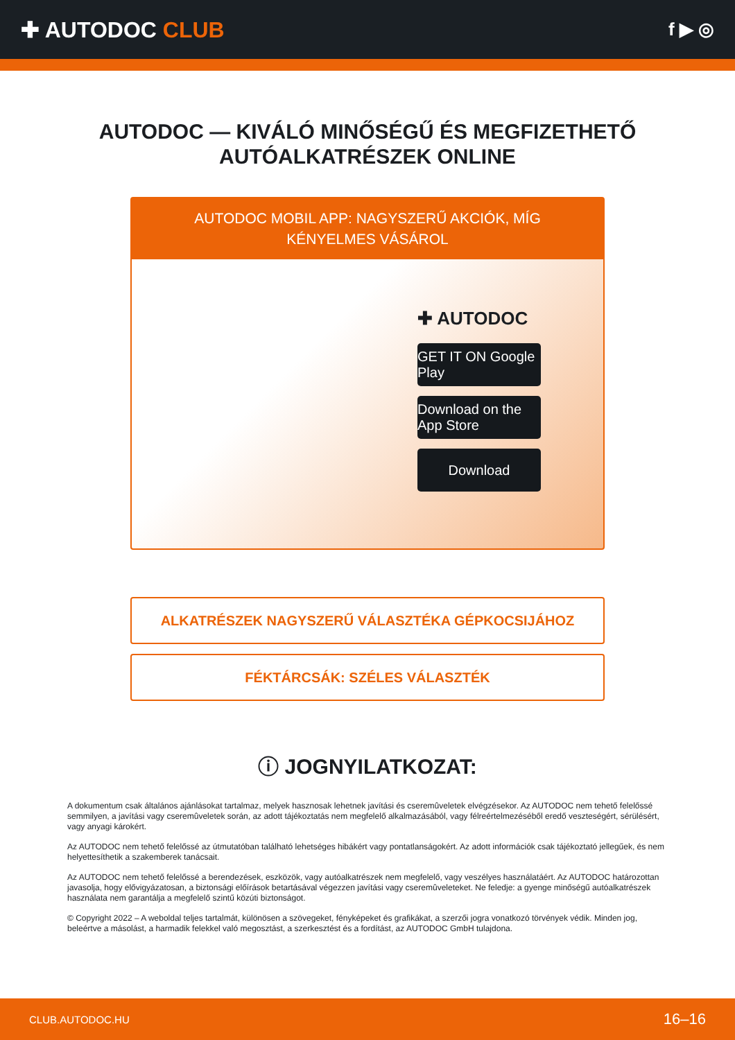✚ AUTODOC CLUB
f ▶ ◎
AUTODOC — KIVÁLÓ MINŐSÉGŰ ÉS MEGFIZETHETŐ AUTÓALKATRÉSZEK ONLINE
AUTODOC MOBIL APP: NAGYSZERŰ AKCIÓK, MÍG KÉNYELMES VÁSÁROL
✚ AUTODOC
GET IT ON Google Play
Download on the App Store
Download
ALKATRÉSZEK NAGYSZERŰ VÁLASZTÉKA GÉPKOCSIJÁHOZ
FÉKTÁRCSÁK: SZÉLES VÁLASZTÉK
ⓘ JOGNYILATKOZAT:
A dokumentum csak általános ajánlásokat tartalmaz, melyek hasznosak lehetnek javítási és cseremûveletek elvégzésekor. Az AUTODOC nem tehető felelőssé semmilyen, a javítási vagy cseremûveletek során, az adott tájékoztatás nem megfelelő alkalmazásából, vagy félreértelmezéséből eredő veszteségért, sérülésért, vagy anyagi károkért.
Az AUTODOC nem tehető felelőssé az útmutatóban található lehetséges hibákért vagy pontatlanságokért. Az adott információk csak tájékoztató jellegűek, és nem helyettesíthetik a szakemberek tanácsait.
Az AUTODOC nem tehető felelőssé a berendezések, eszközök, vagy autóalkatrészek nem megfelelő, vagy veszélyes használatáért. Az AUTODOC határozottan javasolja, hogy elővigyázatosan, a biztonsági előírások betartásával végezzen javítási vagy cseremûveleteket. Ne feledje: a gyenge minőségű autóalkatrészek használata nem garantálja a megfelelő szintű közúti biztonságot.
© Copyright 2022 – A weboldal teljes tartalmát, különösen a szövegeket, fényképeket és grafikákat, a szerzői jogra vonatkozó törvények védik. Minden jog, beleértve a másolást, a harmadik felekkel való megosztást, a szerkesztést és a fordítást, az AUTODOC GmbH tulajdona.
CLUB.AUTODOC.HU 16–16